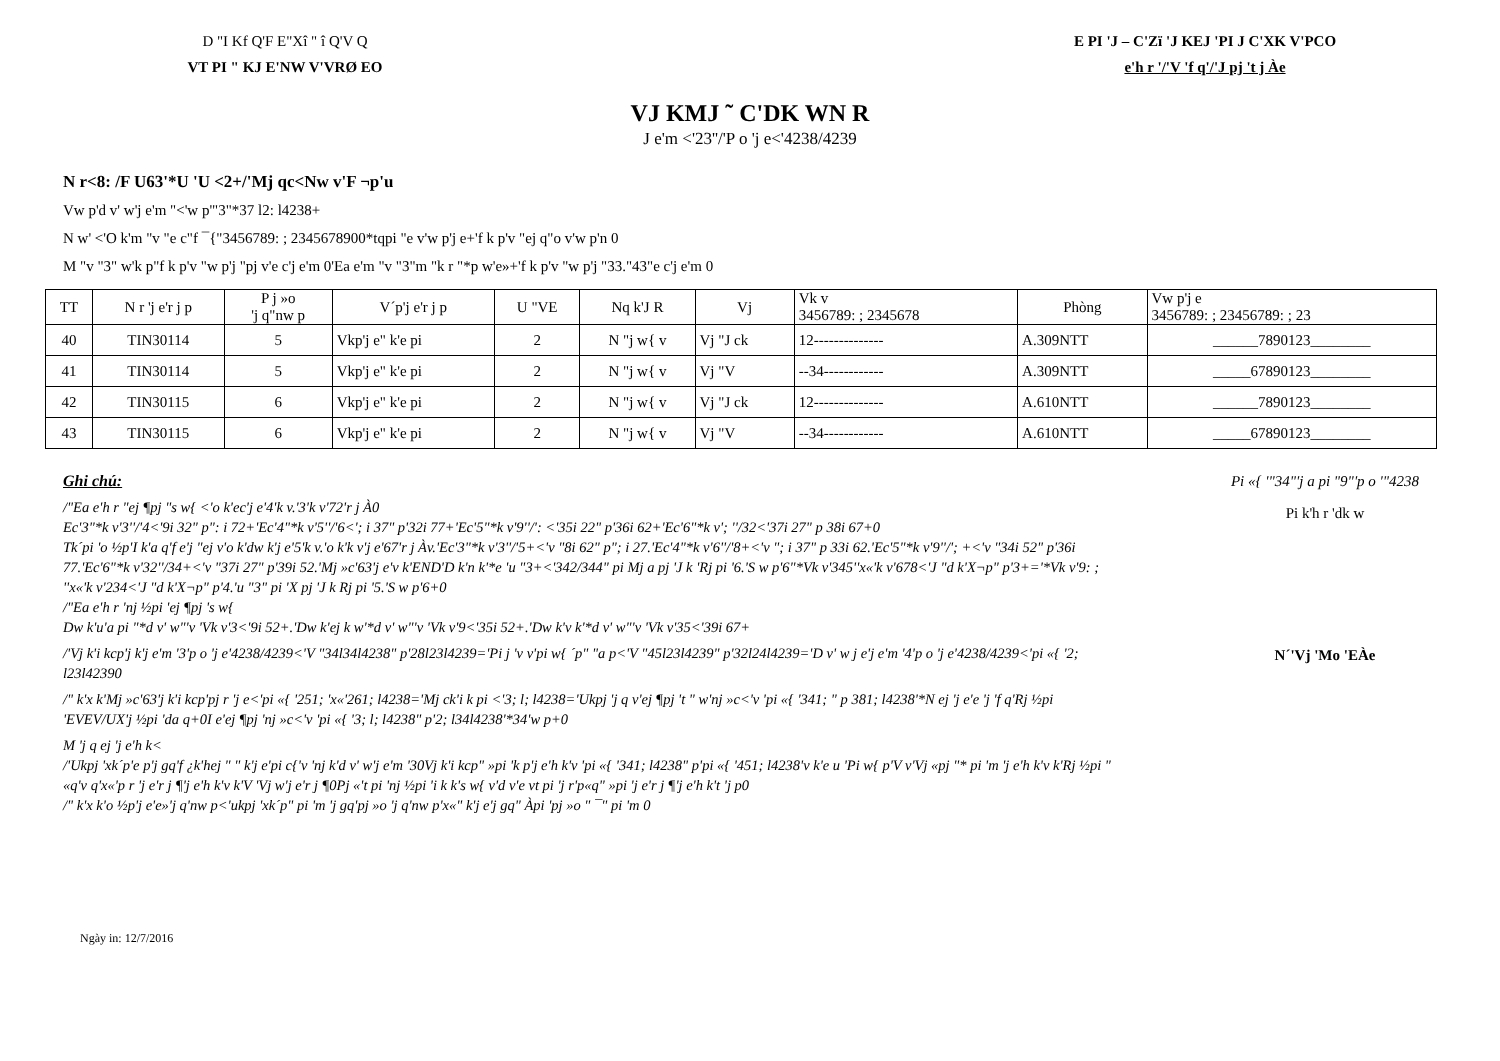D "I Kf Q'F E"Xî " î Q'V Q
VT PI " KJ E'NW V'VRØ EO
E PI 'J – C'Zï 'J KEJ 'PI J C'XK V'PCO
e'h r '/'V 'f q'/'J pj 't j Àe
VJ KMJ ˜ C'DK WN R
J e'm <'23''/'P o 'j e<'4238/4239
N r<8: /F U63'*U 'U <2+/'Mj qc<Nw v'F ¬p'u
Vw p'd v' w'j e'm "<'w p'"3"*37 l2: l4238+
N w' <'O k'm "v "e c"f ¯{"3456789: ; 2345678900*tqpi "e v'w p'j e+'f k p'v "ej q"o v'w p'n 0
M "v "3" w'k p"f k p'v "w p'j "pj v'e c'j e'm 0'Ea e'm "v "3"m "k r "*p w'e»+'f k p'v "w p'j "33."43"e c'j e'm 0
| TT | N r 'j e'r j p | P j »o 'j q"nw p | V´p'j e'r j p | U "VE | Nq k'J R | Vj | Vk v 3456789: ; 2345678 | Phòng | Vw p'j e 3456789: ; 23456789: ; 23 |
| --- | --- | --- | --- | --- | --- | --- | --- | --- | --- |
| 40 | TIN30114 | 5 | Vkp'j e" k'e pi | 2 | N "j w{ v | Vj "J ck | 12-------------- | A.309NTT | ______7890123________ |
| 41 | TIN30114 | 5 | Vkp'j e" k'e pi | 2 | N "j w{ v | Vj "V | --34------------ | A.309NTT | _____67890123________ |
| 42 | TIN30115 | 6 | Vkp'j e" k'e pi | 2 | N "j w{ v | Vj "J ck | 12-------------- | A.610NTT | ______7890123________ |
| 43 | TIN30115 | 6 | Vkp'j e" k'e pi | 2 | N "j w{ v | Vj "V | --34------------ | A.610NTT | _____67890123________ |
Ghi chú:
/"Ea e'h r "ej ¶pj "s w{ <'o k'ec'j e'4'k v.'3'k v'72'r j À0
Ec'3"*k v'3''/'4<'9i 32" p": i 72+'Ec'4"*k v'5''/'6<'; i 37" p'32i 77+'Ec'5"*k v'9''/': <'35i 22" p'36i 62+'Ec'6"*k v'; ''/32<'37i 27" p 38i 67+0
Tk´pi 'o ½p'I k'a q'f e'j "ej v'o k'dw k'j e'5'k v.'o k'k v'j e'67'r j Àv.'Ec'3"*k v'3''/'5+<'v "8i 62" p"; i 27.'Ec'4"*k v'6''/'8+<'v "; i 37" p 33i 62.'Ec'5"*k v'9''/'; +<'v "34i 52" p'36i 77.'Ec'6"*k v'32''/34+<'v "37i 27" p'39i 52.'Mj »c'63'j e'v k'END'D k'n k'*e 'u "3+<'342/344" pi Mj a pj 'J k 'Rj pi '6.'S w p'6"*Vk v'345''x«'k v'678<'J "d k'X¬p" p'3+='*Vk v'9: ; ''x«'k v'234<'J "d k'X¬p" p'4.'u "3" pi 'X pj 'J k Rj pi '5.'S w p'6+0
/"Ea e'h r 'nj ½pi 'ej ¶pj 's w{
Dw k'u'a pi "*d v' w"'v 'Vk v'3<'9i 52+.'Dw k'ej k w'*d v' w"'v 'Vk v'9<'35i 52+.'Dw k'v k'*d v' w"'v 'Vk v'35<'39i 67+
/'Vj k'i kcp'j k'j e'm '3'p o 'j e'4238/4239<'V "34l34l4238" p'28l23l4239='Pi j 'v v'pi w{ ´p" "a p<'V "45l23l4239" p'32l24l4239='D v' w j e'j e'm '4'p o 'j e'4238/4239<'pi «{ '2; l23l42390
/" k'x k'Mj »c'63'j k'i kcp'pj r 'j e<'pi «{ '251; 'x«'261; l4238='Mj ck'i k pi <'3; l; l4238='Ukpj 'j q v'ej ¶pj 't " w'nj »c<'v 'pi «{ '341; " p 381; l4238'*N ej 'j e'e 'j 'f q'Rj ½pi 'EVEV/UX'j ½pi 'da q+0I e'ej ¶pj 'nj »c<'v 'pi «{ '3; l; l4238" p'2; l34l4238'*34'w p+0
M 'j q ej 'j e'h k<
/'Ukpj 'xk´p'e p'j gq'f ¿k'hej " " k'j e'pi c{'v 'nj k'd v' w'j e'm '30Vj k'i kcp" »pi 'k p'j e'h k'v 'pi «{ '341; l4238" p'pi «{ '451; l4238'v k'e u 'Pi w{ p'V v'Vj «pj "* pi 'm 'j e'h k'v k'Rj ½pi " «q'v q'x«'p r 'j e'r j ¶'j e'h k'v k'V 'Vj w'j e'r j ¶0Pj «'t pi 'nj ½pi 'i k k's w{ v'd v'e vt pi 'j r'p«q" »pi 'j e'r j ¶'j e'h k't 'j p0
/" k'x k'o ½p'j e'e»'j q'nw p<'ukpj 'xk´p" pi 'm 'j gq'pj »o 'j q'nw p'x«" k'j e'j gq" Àpi 'pj »o " ¯" pi 'm 0
Pi «{ '"34"'j a pi "9"'p o '"4238
Pi k'h r 'dk w
N´'Vj 'Mo 'EÀe
Ngày in: 12/7/2016